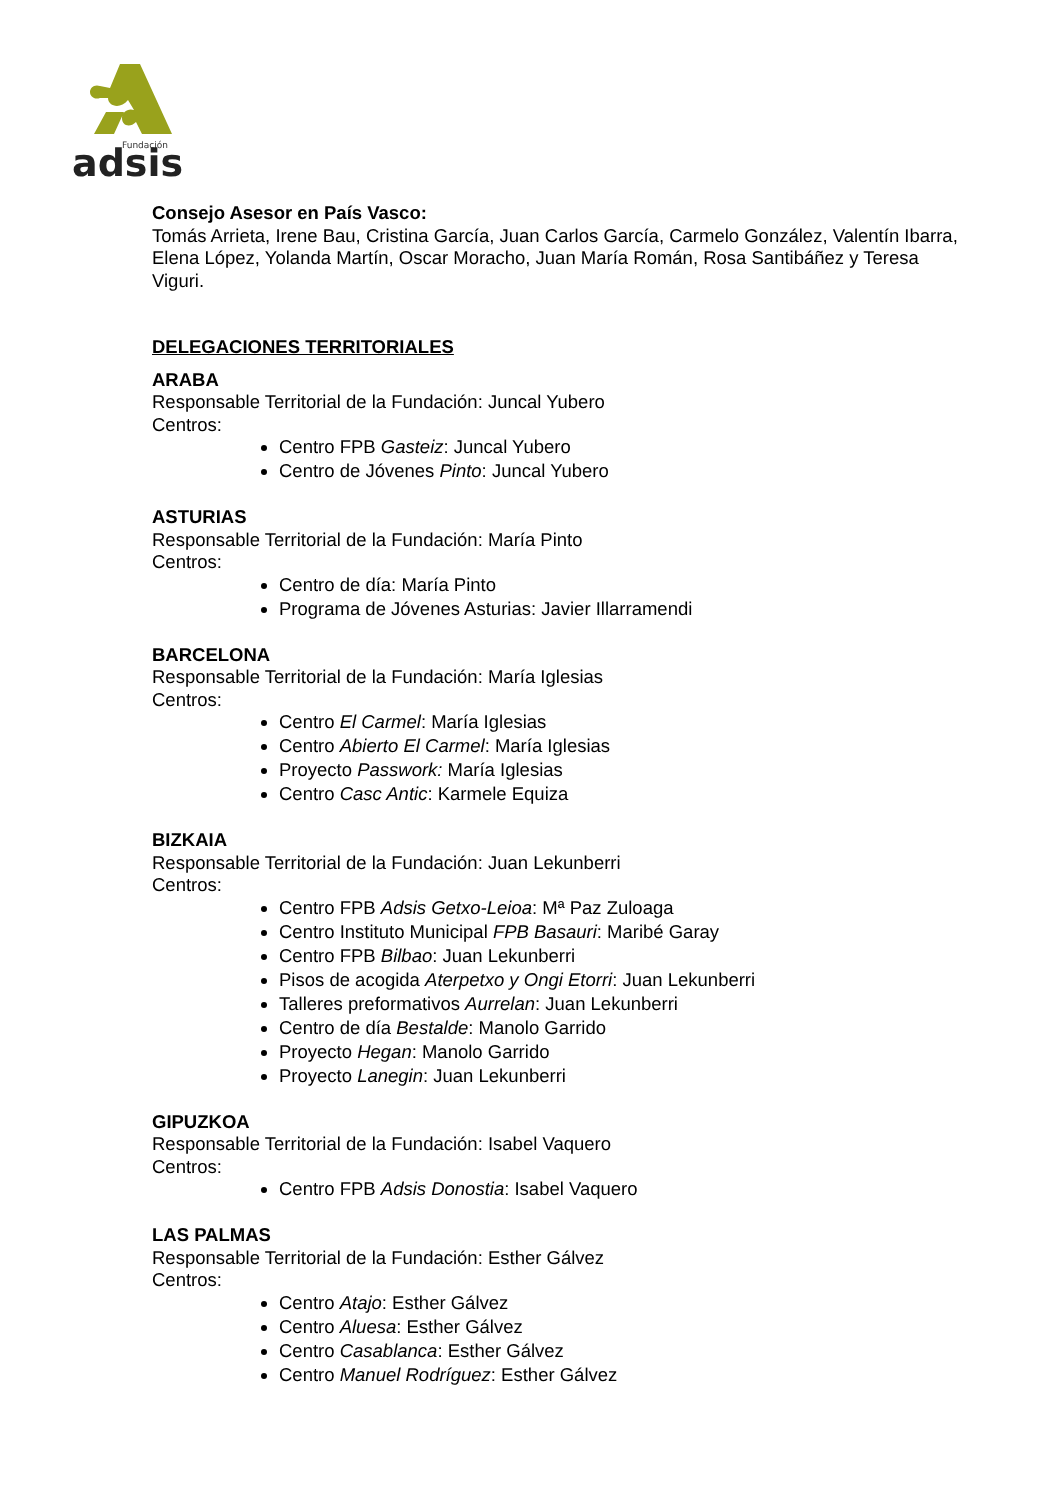Fundación
adsis
Consejo Asesor en País Vasco:
Tomás Arrieta, Irene Bau, Cristina García, Juan Carlos García, Carmelo González, Valentín Ibarra, Elena López, Yolanda Martín, Oscar Moracho, Juan María Román, Rosa Santibáñez y Teresa Viguri.
DELEGACIONES TERRITORIALES
ARABA
Responsable Territorial de la Fundación: Juncal Yubero
Centros:
Centro FPB Gasteiz: Juncal Yubero
Centro de Jóvenes Pinto: Juncal Yubero
ASTURIAS
Responsable Territorial de la Fundación: María Pinto
Centros:
Centro de día: María Pinto
Programa de Jóvenes Asturias: Javier Illarramendi
BARCELONA
Responsable Territorial de la Fundación: María Iglesias
Centros:
Centro El Carmel: María Iglesias
Centro Abierto El Carmel: María Iglesias
Proyecto Passwork: María Iglesias
Centro Casc Antic: Karmele Equiza
BIZKAIA
Responsable Territorial de la Fundación: Juan Lekunberri
Centros:
Centro FPB Adsis Getxo-Leioa: Mª Paz Zuloaga
Centro Instituto Municipal FPB Basauri: Maribé Garay
Centro FPB Bilbao: Juan Lekunberri
Pisos de acogida Aterpetxo y Ongi Etorri: Juan Lekunberri
Talleres preformativos Aurrelan: Juan Lekunberri
Centro de día Bestalde: Manolo Garrido
Proyecto Hegan: Manolo Garrido
Proyecto Lanegin: Juan Lekunberri
GIPUZKOA
Responsable Territorial de la Fundación: Isabel Vaquero
Centros:
Centro FPB Adsis Donostia: Isabel Vaquero
LAS PALMAS
Responsable Territorial de la Fundación: Esther Gálvez
Centros:
Centro Atajo: Esther Gálvez
Centro Aluesa: Esther Gálvez
Centro Casablanca: Esther Gálvez
Centro Manuel Rodríguez: Esther Gálvez